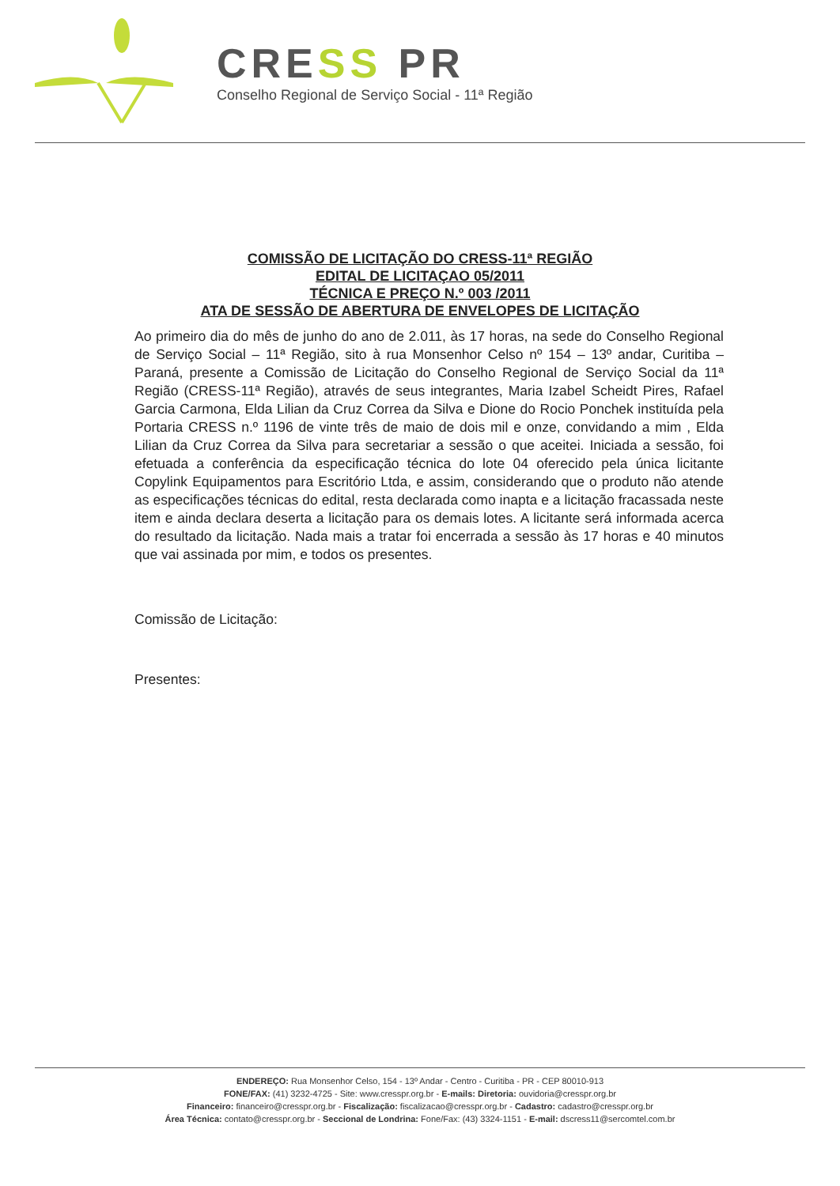CRESS PR
Conselho Regional de Serviço Social - 11ª Região
COMISSÃO DE LICITAÇÃO DO CRESS-11ª REGIÃO
EDITAL DE LICITAÇAO 05/2011
TÉCNICA E PREÇO N.º 003 /2011
ATA DE SESSÃO DE ABERTURA DE ENVELOPES DE LICITAÇÃO
Ao primeiro dia do mês de junho do ano de 2.011, às 17 horas, na sede do Conselho Regional de Serviço Social – 11ª Região, sito à rua Monsenhor Celso nº 154 – 13º andar, Curitiba – Paraná, presente a Comissão de Licitação do Conselho Regional de Serviço Social da 11ª Região (CRESS-11ª Região), através de seus integrantes, Maria Izabel Scheidt Pires, Rafael Garcia Carmona, Elda Lilian da Cruz Correa da Silva e Dione do Rocio Ponchek instituída pela Portaria CRESS n.º 1196 de vinte três de maio de dois mil e onze, convidando a mim , Elda Lilian da Cruz Correa da Silva para secretariar a sessão o que aceitei. Iniciada a sessão, foi efetuada a conferência da especificação técnica do lote 04 oferecido pela única licitante Copylink Equipamentos para Escritório Ltda, e assim, considerando que o produto não atende as especificações técnicas do edital, resta declarada como inapta e a licitação fracassada neste item e ainda declara deserta a licitação para os demais lotes. A licitante será informada acerca do resultado da licitação. Nada mais a tratar foi encerrada a sessão às 17 horas e 40 minutos que vai assinada por mim, e todos os presentes.
Comissão de Licitação:
Presentes:
ENDEREÇO: Rua Monsenhor Celso, 154 - 13º Andar - Centro - Curitiba - PR - CEP 80010-913
FONE/FAX: (41) 3232-4725 - Site: www.cresspr.org.br - E-mails: Diretoria: ouvidoria@cresspr.org.br
Financeiro: financeiro@cresspr.org.br - Fiscalização: fiscalizacao@cresspr.org.br - Cadastro: cadastro@cresspr.org.br
Área Técnica: contato@cresspr.org.br - Seccional de Londrina: Fone/Fax: (43) 3324-1151 - E-mail: dscress11@sercomtel.com.br